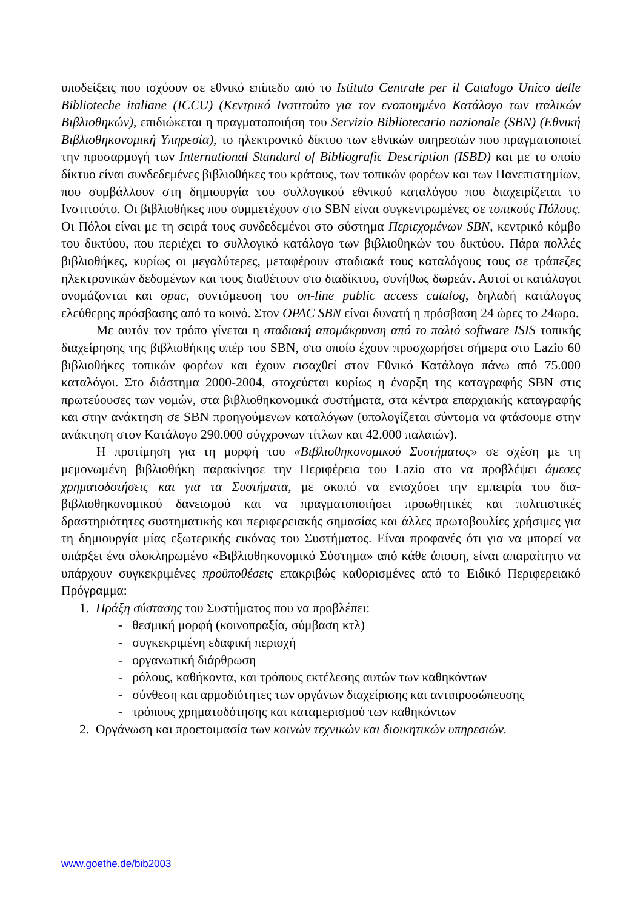υποδείξεις που ισχύουν σε εθνικό επίπεδο από το Istituto Centrale per il Catalogo Unico delle Biblioteche italiane (ICCU) (Κεντρικό Ινστιτούτο για τον ενοποιημένο Κατάλογο των ιταλικών Βιβλιοθηκών), επιδιώκεται η πραγματοποιήση του Servizio Bibliotecario nazionale (SBN) (Εθνική Βιβλιοθηκονομική Υπηρεσία), το ηλεκτρονικό δίκτυο των εθνικών υπηρεσιών που πραγματοποιεί την προσαρμογή των International Standard of Bibliografic Description (ISBD) και με το οποίο δίκτυο είναι συνδεδεμένες βιβλιοθήκες του κράτους, των τοπικών φορέων και των Πανεπιστημίων, που συμβάλλουν στη δημιουργία του συλλογικού εθνικού καταλόγου που διαχειρίζεται το Ινστιτούτο. Οι βιβλιοθήκες που συμμετέχουν στο SBN είναι συγκεντρωμένες σε τοπικούς Πόλους. Οι Πόλοι είναι με τη σειρά τους συνδεδεμένοι στο σύστημα Περιεχομένων SBN, κεντρικό κόμβο του δικτύου, που περιέχει το συλλογικό κατάλογο των βιβλιοθηκών του δικτύου. Πάρα πολλές βιβλιοθήκες, κυρίως οι μεγαλύτερες, μεταφέρουν σταδιακά τους καταλόγους τους σε τράπεζες ηλεκτρονικών δεδομένων και τους διαθέτουν στο διαδίκτυο, συνήθως δωρεάν. Αυτοί οι κατάλογοι ονομάζονται και opac, συντόμευση του on-line public access catalog, δηλαδή κατάλογος ελεύθερης πρόσβασης από το κοινό. Στον OPAC SBN είναι δυνατή η πρόσβαση 24 ώρες το 24ωρο.
Με αυτόν τον τρόπο γίνεται η σταδιακή απομάκρυνση από το παλιό software ISIS τοπικής διαχείρησης της βιβλιοθήκης υπέρ του SBN, στο οποίο έχουν προσχωρήσει σήμερα στο Lazio 60 βιβλιοθήκες τοπικών φορέων και έχουν εισαχθεί στον Εθνικό Κατάλογο πάνω από 75.000 καταλόγοι. Στο διάστημα 2000-2004, στοχεύεται κυρίως η έναρξη της καταγραφής SBN στις πρωτεύουσες των νομών, στα βιβλιοθηκονομικά συστήματα, στα κέντρα επαρχιακής καταγραφής και στην ανάκτηση σε SBN προηγούμενων καταλόγων (υπολογίζεται σύντομα να φτάσουμε στην ανάκτηση στον Κατάλογο 290.000 σύγχρονων τίτλων και 42.000 παλαιών).
Η προτίμηση για τη μορφή του «Βιβλιοθηκονομικού Συστήματος» σε σχέση με τη μεμονωμένη βιβλιοθήκη παρακίνησε την Περιφέρεια του Lazio στο να προβλέψει άμεσες χρηματοδοτήσεις και για τα Συστήματα, με σκοπό να ενισχύσει την εμπειρία του δια-βιβλιοθηκονομικού δανεισμού και να πραγματοποιήσει προωθητικές και πολιτιστικές δραστηριότητες συστηματικής και περιφερειακής σημασίας και άλλες πρωτοβουλίες χρήσιμες για τη δημιουργία μίας εξωτερικής εικόνας του Συστήματος. Είναι προφανές ότι για να μπορεί να υπάρξει ένα ολοκληρωμένο «Βιβλιοθηκονομικό Σύστημα» από κάθε άποψη, είναι απαραίτητο να υπάρχουν συγκεκριμένες προϋποθέσεις επακριβώς καθορισμένες από το Ειδικό Περιφερειακό Πρόγραμμα:
1. Πράξη σύστασης του Συστήματος που να προβλέπει:
- θεσμική μορφή (κοινοπραξία, σύμβαση κτλ)
- συγκεκριμένη εδαφική περιοχή
- οργανωτική διάρθρωση
- ρόλους, καθήκοντα, και τρόπους εκτέλεσης αυτών των καθηκόντων
- σύνθεση και αρμοδιότητες των οργάνων διαχείρισης και αντιπροσώπευσης
- τρόπους χρηματοδότησης και καταμερισμού των καθηκόντων
2. Οργάνωση και προετοιμασία των κοινών τεχνικών και διοικητικών υπηρεσιών.
www.goethe.de/bib2003